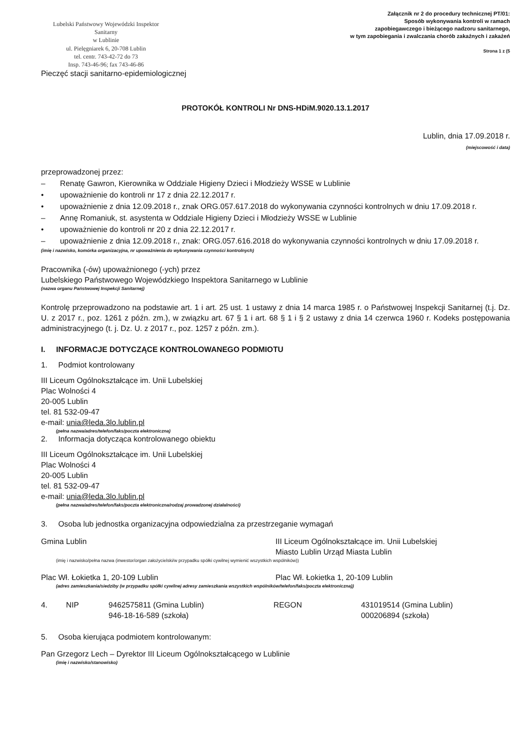Lubelski Państwowy Wojewódzki Inspektor Sanitarny
w Lublinie
ul. Pielęgniarek 6, 20-708 Lublin
tel. centr. 743-42-72 do 73
Insp. 743-46-96; fax 743-46-86
Załącznik nr 2 do procedury technicznej PT/01:
Sposób wykonywania kontroli w ramach
zapobiegawczego i bieżącego nadzoru sanitarnego,
w tym zapobiegania i zwalczania chorób zakaźnych i zakażeń
Strona 1 z (5
Pieczęć stacji sanitarno-epidemiologicznej
PROTOKÓŁ KONTROLI Nr DNS-HDiM.9020.13.1.2017
Lublin, dnia 17.09.2018 r.
(miejscowość i data)
przeprowadzonej przez:
– Renatę Gawron, Kierownika w Oddziale Higieny Dzieci i Młodzieży WSSE w Lublinie
• upoważnienie do kontroli nr 17 z dnia 22.12.2017 r.
• upoważnienie z dnia 12.09.2018 r., znak ORG.057.617.2018 do wykonywania czynności kontrolnych w dniu 17.09.2018 r.
– Annę Romaniuk, st. asystenta w Oddziale Higieny Dzieci i Młodzieży WSSE w Lublinie
• upoważnienie do kontroli nr 20 z dnia 22.12.2017 r.
– upoważnienie z dnia 12.09.2018 r., znak: ORG.057.616.2018 do wykonywania czynności kontrolnych w dniu 17.09.2018 r.
(imię i nazwisko, komórka organizacyjna, nr upoważnienia do wykonywania czynności kontrolnych)
Pracownika (-ów) upoważnionego (-ych) przez
Lubelskiego Państwowego Wojewódzkiego Inspektora Sanitarnego w Lublinie
(nazwa organu Państwowej Inspekcji Sanitarnej)
Kontrolę przeprowadzono na podstawie art. 1 i art. 25 ust. 1 ustawy z dnia 14 marca 1985 r. o Państwowej Inspekcji Sanitarnej (t.j. Dz. U. z 2017 r., poz. 1261 z późn. zm.), w związku art. 67 § 1 i art. 68 § 1 i § 2 ustawy z dnia 14 czerwca 1960 r. Kodeks postępowania administracyjnego (t. j. Dz. U. z 2017 r., poz. 1257 z późn. zm.).
I. INFORMACJE DOTYCZĄCE KONTROLOWANEGO PODMIOTU
1. Podmiot kontrolowany
III Liceum Ogólnokształcące im. Unii Lubelskiej
Plac Wolności 4
20-005 Lublin
tel. 81 532-09-47
e-mail: unia@leda.3lo.lublin.pl
(pełna nazwa/adres/telefon/faks/poczta elektroniczna)
2. Informacja dotycząca kontrolowanego obiektu
III Liceum Ogólnokształcące im. Unii Lubelskiej
Plac Wolności 4
20-005 Lublin
tel. 81 532-09-47
e-mail: unia@leda.3lo.lublin.pl
(pełna nazwa/adres/telefon/faks/poczta elektroniczna/rodzaj prowadzonej działalności)
3. Osoba lub jednostka organizacyjna odpowiedzialna za przestrzeganie wymagań
Gmina Lublin III Liceum Ogólnokształcące im. Unii Lubelskiej
Miasto Lublin Urząd Miasta Lublin
(imię i nazwisko/pełna nazwa (inwestor/organ założycielski/w przypadku spółki cywilnej wymienić wszystkich wspólników))
Plac Wł. Łokietka 1, 20-109 Lublin
Plac Wł. Łokietka 1, 20-109 Lublin
(adres zamieszkania/siedziby (w przypadku spółki cywilnej adresy zamieszkania wszystkich wspólników/telefon/faks/poczta elektroniczna))
4. NIP 9462575811 (Gmina Lublin)
946-18-16-589 (szkoła)
REGON 431019514 (Gmina Lublin)
000206894 (szkoła)
5. Osoba kierująca podmiotem kontrolowanym:
Pan Grzegorz Lech – Dyrektor III Liceum Ogólnokształcącego w Lublinie
(imię i nazwisko/stanowisko)